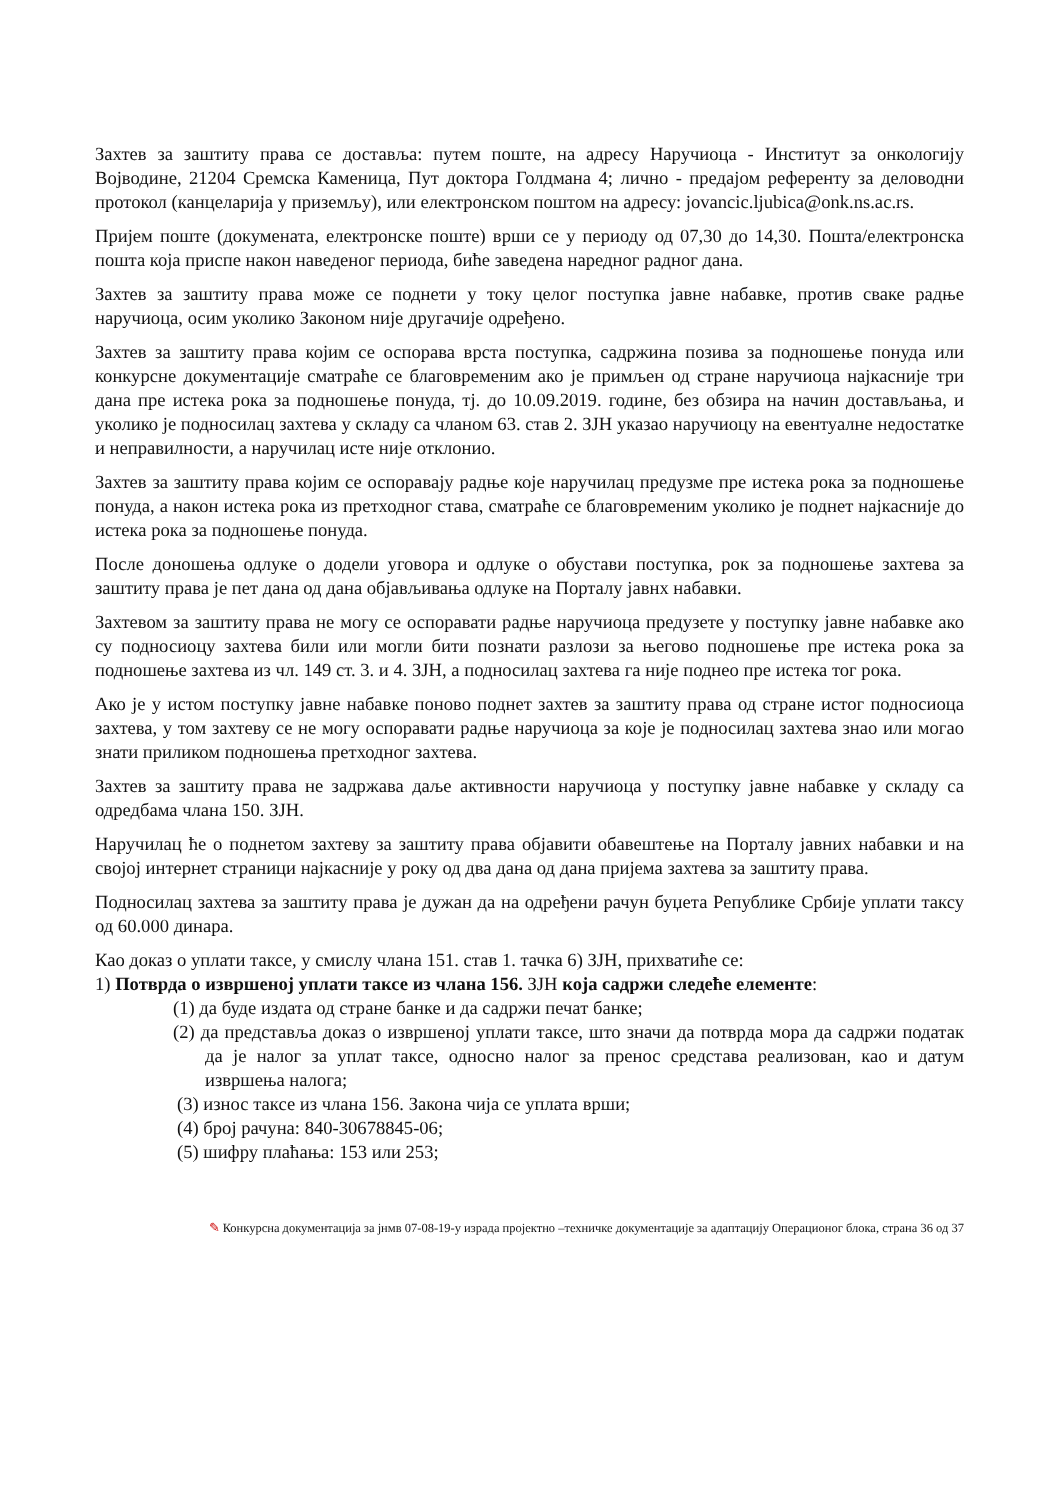Захтев за заштиту права се доставља: путем поште, на адресу Наручиоца - Институт за онкологију Војводине, 21204 Сремска Каменица, Пут доктора Голдмана 4; лично - предајом референту за деловодни протокол (канцеларија у приземљу), или електронском поштом на адресу: jovancic.ljubica@onk.ns.ac.rs.
Пријем поште (докумената, електронске поште) врши се у периоду од 07,30 до 14,30. Пошта/електронска пошта која приспе након наведеног периода, биће заведена наредног радног дана.
Захтев за заштиту права може се поднети у току целог поступка јавне набавке, против сваке радње наручиоца, осим уколико Законом није другачије одређено.
Захтев за заштиту права којим се оспорава врста поступка, садржина позива за подношење понуда или конкурсне документације сматраће се благовременим ако је примљен од стране наручиоца најкасније три дана пре истека рока за подношење понуда, тј. до 10.09.2019. године, без обзира на начин достављања, и уколико је подносилац захтева у складу са чланом 63. став 2. ЗЈН указао наручиоцу на евентуалне недостатке и неправилности, а наручилац исте није отклонио.
Захтев за заштиту права којим се оспоравају радње које наручилац предузме пре истека рока за подношење понуда, а након истека рока из претходног става, сматраће се благовременим уколико је поднет најкасније до истека рока за подношење понуда.
После доношења одлуке о додели уговора и одлуке о обустави поступка, рок за подношење захтева за заштиту права је пет дана од дана објављивања одлуке на Порталу јавнх набавки.
Захтевом за заштиту права не могу се оспоравати радње наручиоца предузете у поступку јавне набавке ако су подносиоцу захтева били или могли бити познати разлози за његово подношење пре истека рока за подношење захтева из чл. 149 ст. 3. и 4. ЗЈН, а подносилац захтева га није поднео пре истека тог рока.
Ако је у истом поступку јавне набавке поново поднет захтев за заштиту права од стране истог подносиоца захтева, у том захтеву се не могу оспоравати радње наручиоца за које је подносилац захтева знао или могао знати приликом подношења претходног захтева.
Захтев за заштиту права не задржава даље активности наручиоца у поступку јавне набавке у складу са одредбама члана 150. ЗЈН.
Наручилац ће о поднетом захтеву за заштиту права објавити обавештење на Порталу јавних набавки и на својој интернет страници најкасније у року од два дана од дана пријема захтева за заштиту права.
Подносилац захтева за заштиту права је дужан да на одређени рачун буџета Републике Србије уплати таксу од 60.000 динара.
Као доказ о уплати таксе, у смислу члана 151. став 1. тачка 6) ЗЈН, прихватиће се:
1) Потврда о извршеној уплати таксе из члана 156. ЗЈН која садржи следеће елементе:
(1) да буде издата од стране банке и да садржи печат банке;
(2) да представља доказ о извршеној уплати таксе, што значи да потврда мора да садржи податак да је налог за уплат таксе, односно налог за пренос средстава реализован, као и датум извршења налога;
(3) износ таксе из члана 156. Закона чија се уплата врши;
(4) број рачуна: 840-30678845-06;
(5) шифру плаћања: 153 или 253;
✎ Конкурсна документација за јнмв 07-08-19-у израда пројектно –техничке документације за адаптацију Операционог блока, страна 36 од 37